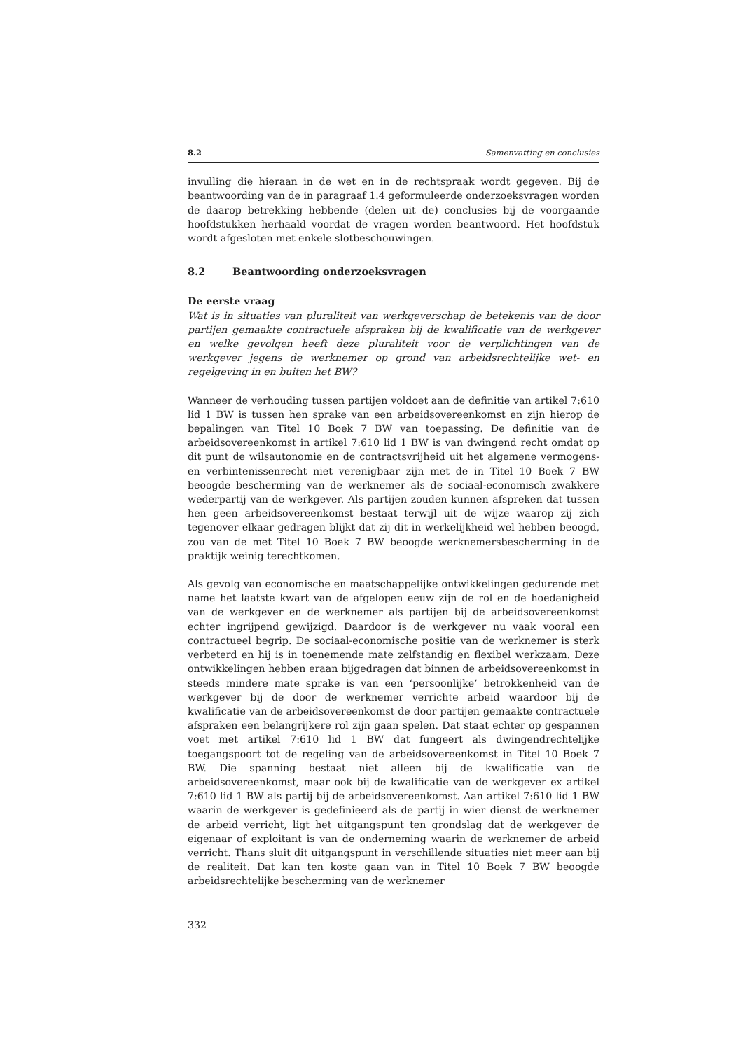8.2 Samenvatting en conclusies
invulling die hieraan in de wet en in de rechtspraak wordt gegeven. Bij de beantwoording van de in paragraaf 1.4 geformuleerde onderzoeksvragen worden de daarop betrekking hebbende (delen uit de) conclusies bij de voorgaande hoofdstukken herhaald voordat de vragen worden beantwoord. Het hoofdstuk wordt afgesloten met enkele slotbeschouwingen.
8.2 Beantwoording onderzoeksvragen
De eerste vraag
Wat is in situaties van pluraliteit van werkgeverschap de betekenis van de door partijen gemaakte contractuele afspraken bij de kwalificatie van de werkgever en welke gevolgen heeft deze pluraliteit voor de verplichtingen van de werkgever jegens de werknemer op grond van arbeidsrechtelijke wet- en regelgeving in en buiten het BW?
Wanneer de verhouding tussen partijen voldoet aan de definitie van artikel 7:610 lid 1 BW is tussen hen sprake van een arbeidsovereenkomst en zijn hierop de bepalingen van Titel 10 Boek 7 BW van toepassing. De definitie van de arbeidsovereenkomst in artikel 7:610 lid 1 BW is van dwingend recht omdat op dit punt de wilsautonomie en de contractsvrijheid uit het algemene vermogens- en verbintenissenrecht niet verenigbaar zijn met de in Titel 10 Boek 7 BW beoogde bescherming van de werknemer als de sociaal-economisch zwakkere wederpartij van de werkgever. Als partijen zouden kunnen afspreken dat tussen hen geen arbeidsovereenkomst bestaat terwijl uit de wijze waarop zij zich tegenover elkaar gedragen blijkt dat zij dit in werkelijkheid wel hebben beoogd, zou van de met Titel 10 Boek 7 BW beoogde werknemersbescherming in de praktijk weinig terechtkomen.
Als gevolg van economische en maatschappelijke ontwikkelingen gedurende met name het laatste kwart van de afgelopen eeuw zijn de rol en de hoedanigheid van de werkgever en de werknemer als partijen bij de arbeidsovereenkomst echter ingrijpend gewijzigd. Daardoor is de werkgever nu vaak vooral een contractueel begrip. De sociaal-economische positie van de werknemer is sterk verbeterd en hij is in toenemende mate zelfstandig en flexibel werkzaam. Deze ontwikkelingen hebben eraan bijgedragen dat binnen de arbeidsovereenkomst in steeds mindere mate sprake is van een ‘persoonlijke’ betrokkenheid van de werkgever bij de door de werknemer verrichte arbeid waardoor bij de kwalificatie van de arbeidsovereenkomst de door partijen gemaakte contractuele afspraken een belangrijkere rol zijn gaan spelen. Dat staat echter op gespannen voet met artikel 7:610 lid 1 BW dat fungeert als dwingendrechtelijke toegangspoort tot de regeling van de arbeidsovereenkomst in Titel 10 Boek 7 BW. Die spanning bestaat niet alleen bij de kwalificatie van de arbeidsovereenkomst, maar ook bij de kwalificatie van de werkgever ex artikel 7:610 lid 1 BW als partij bij de arbeidsovereenkomst. Aan artikel 7:610 lid 1 BW waarin de werkgever is gedefinieerd als de partij in wier dienst de werknemer de arbeid verricht, ligt het uitgangspunt ten grondslag dat de werkgever de eigenaar of exploitant is van de onderneming waarin de werknemer de arbeid verricht. Thans sluit dit uitgangspunt in verschillende situaties niet meer aan bij de realiteit. Dat kan ten koste gaan van in Titel 10 Boek 7 BW beoogde arbeidsrechtelijke bescherming van de werknemer
332